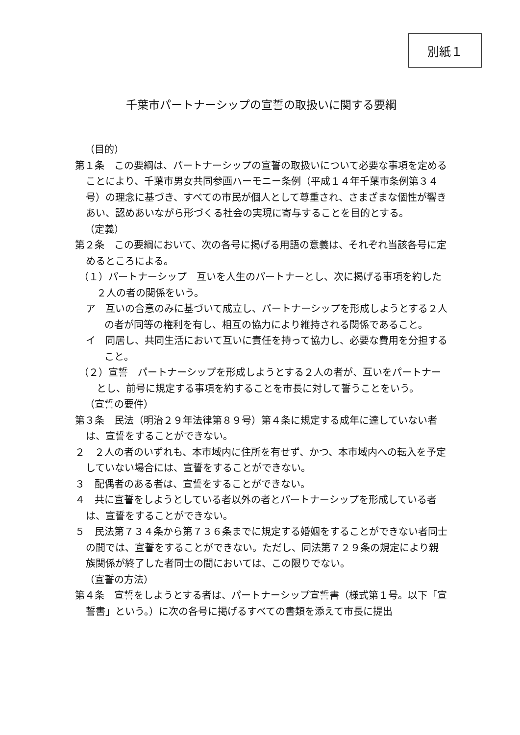別紙１
千葉市パートナーシップの宣誓の取扱いに関する要綱
（目的）
第１条　この要綱は、パートナーシップの宣誓の取扱いについて必要な事項を定めることにより、千葉市男女共同参画ハーモニー条例（平成１４年千葉市条例第３４号）の理念に基づき、すべての市民が個人として尊重され、さまざまな個性が響きあい、認めあいながら形づくる社会の実現に寄与することを目的とする。
（定義）
第２条　この要綱において、次の各号に掲げる用語の意義は、それぞれ当該各号に定めるところによる。
（１）パートナーシップ　互いを人生のパートナーとし、次に掲げる事項を約した２人の者の関係をいう。
ア　互いの合意のみに基づいて成立し、パートナーシップを形成しようとする２人の者が同等の権利を有し、相互の協力により維持される関係であること。
イ　同居し、共同生活において互いに責任を持って協力し、必要な費用を分担すること。
（２）宣誓　パートナーシップを形成しようとする２人の者が、互いをパートナーとし、前号に規定する事項を約することを市長に対して誓うことをいう。
（宣誓の要件）
第３条　民法（明治２９年法律第８９号）第４条に規定する成年に達していない者は、宣誓をすることができない。
２　２人の者のいずれも、本市域内に住所を有せず、かつ、本市域内への転入を予定していない場合には、宣誓をすることができない。
３　配偶者のある者は、宣誓をすることができない。
４　共に宣誓をしようとしている者以外の者とパートナーシップを形成している者は、宣誓をすることができない。
５　民法第７３４条から第７３６条までに規定する婚姻をすることができない者同士の間では、宣誓をすることができない。ただし、同法第７２９条の規定により親族関係が終了した者同士の間においては、この限りでない。
（宣誓の方法）
第４条　宣誓をしようとする者は、パートナーシップ宣誓書（様式第１号。以下「宣誓書」という。）に次の各号に掲げるすべての書類を添えて市長に提出